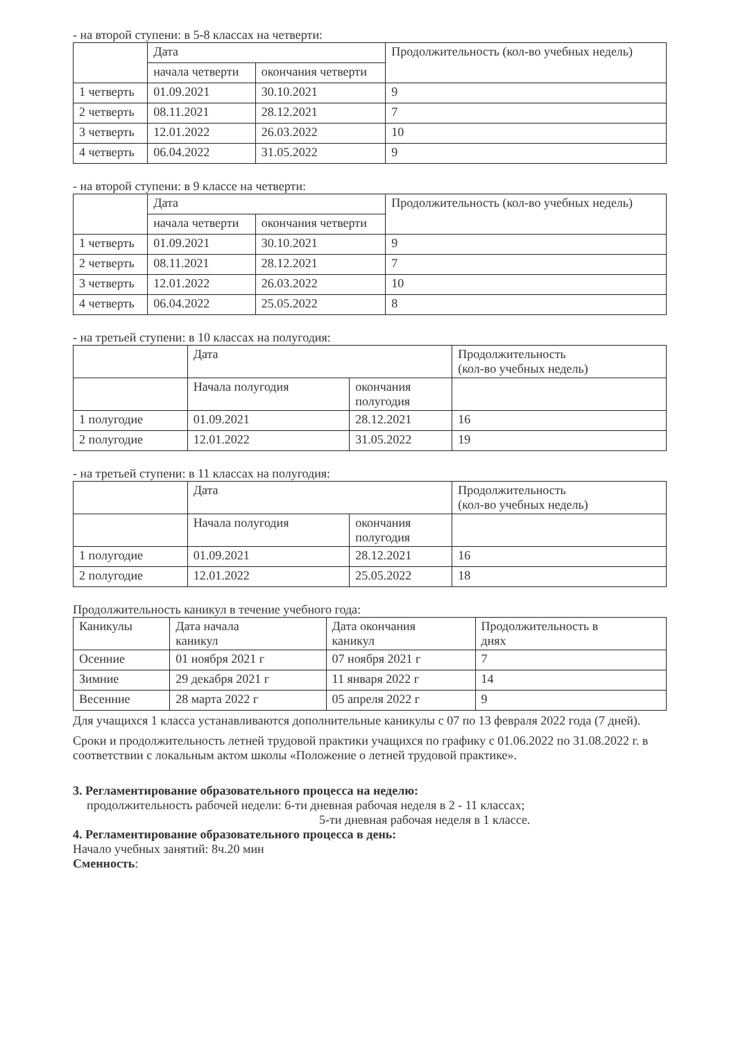- на второй ступени: в 5-8 классах на четверти:
| | Дата | | Продолжительность (кол-во учебных недель) |
| --- | --- | --- | --- |
| | начала четверти | окончания четверти | |
| 1 четверть | 01.09.2021 | 30.10.2021 | 9 |
| 2 четверть | 08.11.2021 | 28.12.2021 | 7 |
| 3 четверть | 12.01.2022 | 26.03.2022 | 10 |
| 4 четверть | 06.04.2022 | 31.05.2022 | 9 |
- на второй ступени: в 9 классе на четверти:
| | Дата | | Продолжительность (кол-во учебных недель) |
| --- | --- | --- | --- |
| | начала четверти | окончания четверти | |
| 1 четверть | 01.09.2021 | 30.10.2021 | 9 |
| 2 четверть | 08.11.2021 | 28.12.2021 | 7 |
| 3 четверть | 12.01.2022 | 26.03.2022 | 10 |
| 4 четверть | 06.04.2022 | 25.05.2022 | 8 |
- на третьей ступени: в 10 классах на полугодия:
| | Дата | | Продолжительность (кол-во учебных недель) |
| --- | --- | --- | --- |
| | Начала полугодия | окончания полугодия | |
| 1 полугодие | 01.09.2021 | 28.12.2021 | 16 |
| 2 полугодие | 12.01.2022 | 31.05.2022 | 19 |
- на третьей ступени: в 11 классах на полугодия:
| | Дата | | Продолжительность (кол-во учебных недель) |
| --- | --- | --- | --- |
| | Начала полугодия | окончания полугодия | |
| 1 полугодие | 01.09.2021 | 28.12.2021 | 16 |
| 2 полугодие | 12.01.2022 | 25.05.2022 | 18 |
Продолжительность каникул в течение учебного года:
| Каникулы | Дата начала каникул | Дата окончания каникул | Продолжительность в днях |
| --- | --- | --- | --- |
| Осенние | 01 ноября 2021 г | 07 ноября 2021 г | 7 |
| Зимние | 29 декабря 2021 г | 11 января 2022 г | 14 |
| Весенние | 28 марта 2022 г | 05 апреля 2022 г | 9 |
Для учащихся 1 класса устанавливаются дополнительные каникулы с 07 по 13 февраля 2022 года (7 дней).
Сроки и продолжительность летней трудовой практики учащихся по графику с 01.06.2022 по 31.08.2022 г. в соответствии с локальным актом школы «Положение о летней трудовой практике».
3. Регламентирование образовательного процесса на неделю:
продолжительность рабочей недели: 6-ти дневная рабочая неделя в 2 - 11 классах;
5-ти дневная рабочая неделя в 1 классе.
4. Регламентирование образовательного процесса в день:
Начало учебных занятий: 8ч.20 мин
Сменность: